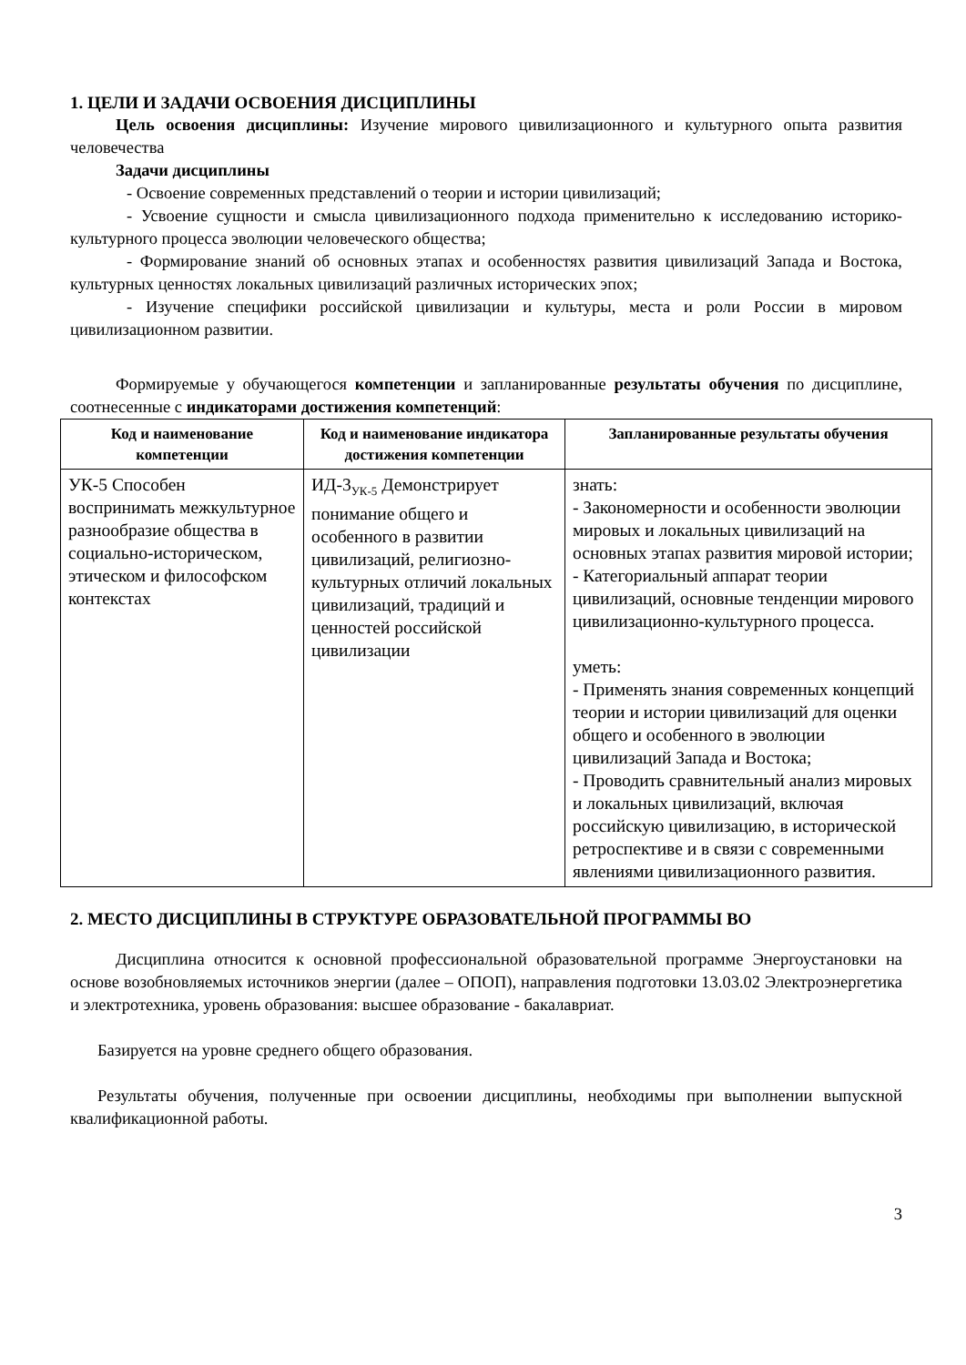1. ЦЕЛИ И ЗАДАЧИ ОСВОЕНИЯ ДИСЦИПЛИНЫ
Цель освоения дисциплины: Изучение мирового цивилизационного и культурного опыта развития человечества
Задачи дисциплины
- Освоение современных представлений о теории и истории цивилизаций;
- Усвоение сущности и смысла цивилизационного подхода применительно к исследованию историко-культурного процесса эволюции человеческого общества;
- Формирование знаний об основных этапах и особенностях развития цивилизаций Запада и Востока, культурных ценностях локальных цивилизаций различных исторических эпох;
- Изучение специфики российской цивилизации и культуры, места и роли России в мировом цивилизационном развитии.
Формируемые у обучающегося компетенции и запланированные результаты обучения по дисциплине, соотнесенные с индикаторами достижения компетенций:
| Код и наименование компетенции | Код и наименование индикатора достижения компетенции | Запланированные результаты обучения |
| --- | --- | --- |
| УК-5 Способен воспринимать межкультурное разнообразие общества в социально-историческом, этическом и философском контекстах | ИД-3<sub>УК-5</sub> Демонстрирует понимание общего и особенного в развитии цивилизаций, религиозно-культурных отличий локальных цивилизаций, традиций и ценностей российской цивилизации | знать: - Закономерности и особенности эволюции мировых и локальных цивилизаций на основных этапах развития мировой истории; - Категориальный аппарат теории цивилизаций, основные тенденции мирового цивилизационно-культурного процесса. уметь: - Применять знания современных концепций теории и истории цивилизаций для оценки общего и особенного в эволюции цивилизаций Запада и Востока; - Проводить сравнительный анализ мировых и локальных цивилизаций, включая российскую цивилизацию, в исторической ретроспективе и в связи с современными явлениями цивилизационного развития. |
2. МЕСТО ДИСЦИПЛИНЫ В СТРУКТУРЕ ОБРАЗОВАТЕЛЬНОЙ ПРОГРАММЫ ВО
Дисциплина относится к основной профессиональной образовательной программе Энергоустановки на основе возобновляемых источников энергии (далее – ОПОП), направления подготовки 13.03.02 Электроэнергетика и электротехника, уровень образования: высшее образование - бакалавриат.
Базируется на уровне среднего общего образования.
Результаты обучения, полученные при освоении дисциплины, необходимы при выполнении выпускной квалификационной работы.
3